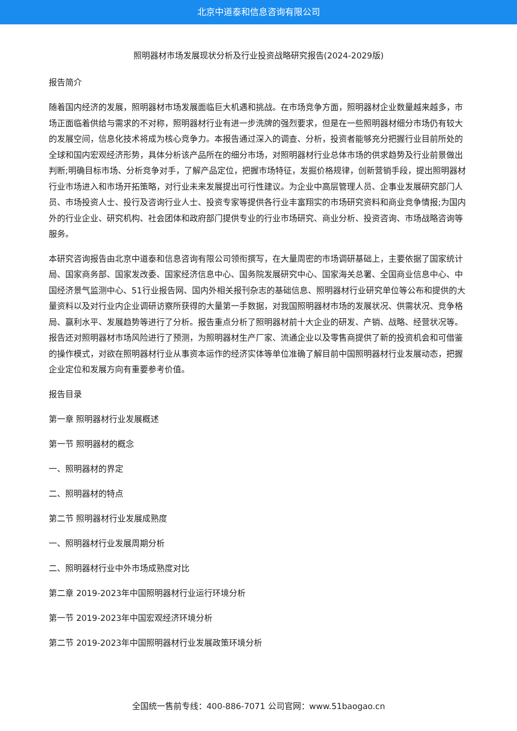北京中道泰和信息咨询有限公司
照明器材市场发展现状分析及行业投资战略研究报告(2024-2029版)
报告简介
随着国内经济的发展，照明器材市场发展面临巨大机遇和挑战。在市场竞争方面，照明器材企业数量越来越多，市场正面临着供给与需求的不对称，照明器材行业有进一步洗牌的强烈要求，但是在一些照明器材细分市场仍有较大的发展空间，信息化技术将成为核心竞争力。本报告通过深入的调查、分析，投资者能够充分把握行业目前所处的全球和国内宏观经济形势，具体分析该产品所在的细分市场，对照明器材行业总体市场的供求趋势及行业前景做出判断;明确目标市场、分析竞争对手，了解产品定位，把握市场特征，发掘价格规律，创新营销手段，提出照明器材行业市场进入和市场开拓策略，对行业未来发展提出可行性建议。为企业中高层管理人员、企事业发展研究部门人员、市场投资人士、投行及咨询行业人士、投资专家等提供各行业丰富翔实的市场研究资料和商业竞争情报;为国内外的行业企业、研究机构、社会团体和政府部门提供专业的行业市场研究、商业分析、投资咨询、市场战略咨询等服务。
本研究咨询报告由北京中道泰和信息咨询有限公司领衔撰写，在大量周密的市场调研基础上，主要依据了国家统计局、国家商务部、国家发改委、国家经济信息中心、国务院发展研究中心、国家海关总署、全国商业信息中心、中国经济景气监测中心、51行业报告网、国内外相关报刊杂志的基础信息、照明器材行业研究单位等公布和提供的大量资料以及对行业内企业调研访察所获得的大量第一手数据，对我国照明器材市场的发展状况、供需状况、竞争格局、赢利水平、发展趋势等进行了分析。报告重点分析了照明器材前十大企业的研发、产销、战略、经营状况等。报告还对照明器材市场风险进行了预测，为照明器材生产厂家、流通企业以及零售商提供了新的投资机会和可借鉴的操作模式，对欲在照明器材行业从事资本运作的经济实体等单位准确了解目前中国照明器材行业发展动态，把握企业定位和发展方向有重要参考价值。
报告目录
第一章 照明器材行业发展概述
第一节 照明器材的概念
一、照明器材的界定
二、照明器材的特点
第二节 照明器材行业发展成熟度
一、照明器材行业发展周期分析
二、照明器材行业中外市场成熟度对比
第二章 2019-2023年中国照明器材行业运行环境分析
第一节 2019-2023年中国宏观经济环境分析
第二节 2019-2023年中国照明器材行业发展政策环境分析
全国统一售前专线：400-886-7071 公司官网：www.51baogao.cn